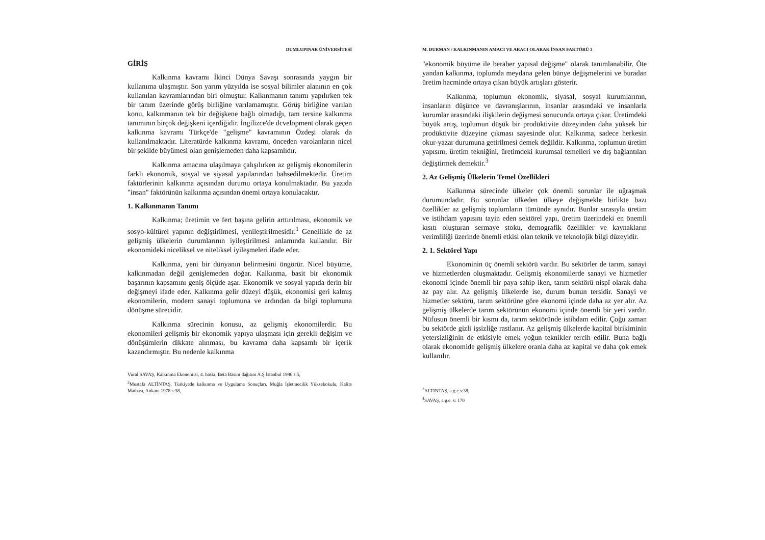DUMLUPINAR ÜNİVERSİTESİ
GİRİŞ
Kalkınma kavramı İkinci Dünya Savaşı sonrasında yaygın bir kullanıma ulaşmıştır. Son yarım yüzyılda ise sosyal bilimler alanının en çok kullanılan kavramlarından biri olmuştur. Kalkınmanın tanımı yapılırken tek bir tanım üzerinde görüş birliğine varılamamıştır. Görüş birliğine varılan konu, kalkınmanın tek bir değişkene bağlı olmadığı, tam tersine kalkınma tanımının birçok değişkeni içerdiğidir. İngilizce'de dcvelopment olarak geçen kalkınma kavramı Türkçe'de "gelişme" kavramının Özdeşi olarak da kullanılmaktadır. Literatürde kalkınma kavramı, önceden varolanların nicel bir şekilde büyümesi olan genişlemeden daha kapsamlıdır.
Kalkınma amacına ulaşılmaya çalışılırken az gelişmiş ekonomilerin farklı ekonomik, sosyal ve siyasal yapılarından bahsedilmektedir. Üretim faktörlerinin kalkınma açısından durumu ortaya konulmaktadır. Bu yazıda "insan" faktörünün kalkınma açısından önemi ortaya konulacaktır.
1. Kalkınmanın Tanımı
Kalkınma; üretimin ve fert başına gelirin arttırılması, ekonomik ve sosyo-kültürel yapının değiştirilmesi, yenileştirilmesidir.<sup>1</sup> Genellikle de az gelişmiş ülkelerin durumlarının iyileştirilmesi anlamında kullanılır. Bir ekonomideki niceliksel ve niteliksel iyileşmeleri ifade eder.
Kalkınma, yeni bir dünyanın belirmesini öngörür. Nicel büyüme, kalkınmadan değil genişlemeden doğar. Kalkınma, basit bir ekonomik başarının kapsamını geniş ölçüde aşar. Ekonomik ve sosyal yapıda derin bir değişmeyi ifade eder. Kalkınma gelir düzeyi düşük, ekonomisi geri kalmış ekonomilerin, modern sanayi toplumuna ve ardından da bilgi toplumuna dönüşme sürecidir.
Kalkınma sürecinin konusu, az gelişmiş ekonomilerdir. Bu ekonomileri gelişmiş bir ekonomik yapıya ulaşması için gerekli değişim ve dönüşümlerin dikkate alınması, bu kavrama daha kapsamlı bir içerik kazandırmıştır. Bu nedenle kalkınma
Vural SAVAŞ, Kalkınma Ekonomisi, 4. baskı, Beta Basım dağıtım A.Ş İstanbul 1986 s:5,
<sup>2</sup> Mustafa ALTİNTAŞ, Türkiyede kalkınma ve Uygulama Sonuçları, Muğla İşletmecilik Yüksekokulu, Kalite Matbası, Ankara 1978 s:38,
M. DURMAN / KALKINMANIN AMACI VE ARACI OLARAK İNSAN FAKTÖRÜ 3
"ekonomik büyüme ile beraber yapısal değişme" olarak tanımlanabilir. Öte yandan kalkınma, toplumda meydana gelen bünye değişmelerini ve buradan üretim hacminde ortaya çıkan büyük artışları gösterir.
Kalkınma, toplumun ekonomik, siyasal, sosyal kurumlarının, insanların düşünce ve davranışlarının, insanlar arasındaki ve insanlarla kurumlar arasındaki ilişkilerin değişmesi sonucunda ortaya çıkar. Üretimdeki büyük artış, toplumun düşük bir prodüktivite düzeyinden daha yüksek bir prodüktivite düzeyine çıkması sayesinde olur. Kalkınma, sadece herkesin okur-yazar durumuna getirilmesi demek değildir. Kalkınma, toplumun üretim yapısını, üretim tekniğini, üretimdeki kurumsal temelleri ve dış bağlantıları değiştirmek demektir.<sup>3</sup>
2. Az Gelişmiş Ülkelerin Temel Özellikleri
Kalkınma sürecinde ülkeler çok önemli sorunlar ile uğraşmak durumundadır. Bu sorunlar ülkeden ülkeye değişmekle birlikte bazı özellikler az gelişmiş toplumların tümünde aynıdır. Bunlar sırasıyla üretim ve istihdam yapısını tayin eden sektörel yapı, üretim üzerindeki en önemli kısıtı oluşturan sermaye stoku, demografik özellikler ve kaynakların verimliliği üzerinde önemli etkisi olan teknik ve teknolojik bilgi düzeyidir.
2. 1. Sektörel Yapı
Ekonominin üç önemli sektörü vardır. Bu sektörler de tarım, sanayi ve hizmetlerden oluşmaktadır. Gelişmiş ekonomilerde sanayi ve hizmetler ekonomi içinde önemli bir paya sahip iken, tarım sektörü nispî olarak daha az pay alır. Az gelişmiş ülkelerde ise, durum bunun tersidir. Sanayi ve hizmetler sektörü, tarım sektörüne göre ekonomi içinde daha az yer alır. Az gelişmiş ülkelerde tarım sektörünün ekonomi içinde önemli bir yeri vardır. Nüfusun önemli bir kısmı da, tarım sektöründe istihdam edilir. Çoğu zaman bu sektörde gizli işsizliğe rastlanır. Az gelişmiş ülkelerde kapital birikiminin yetersizliğinin de etkisiyle emek yoğun teknikler tercih edilir. Buna bağlı olarak ekonomide gelişmiş ülkelere oranla daha az kapital ve daha çok emek kullanılır.
<sup>3</sup> ALTINTAŞ, a.g.e.s:38,
<sup>4</sup> SAVAŞ, a.g.e. s: 170